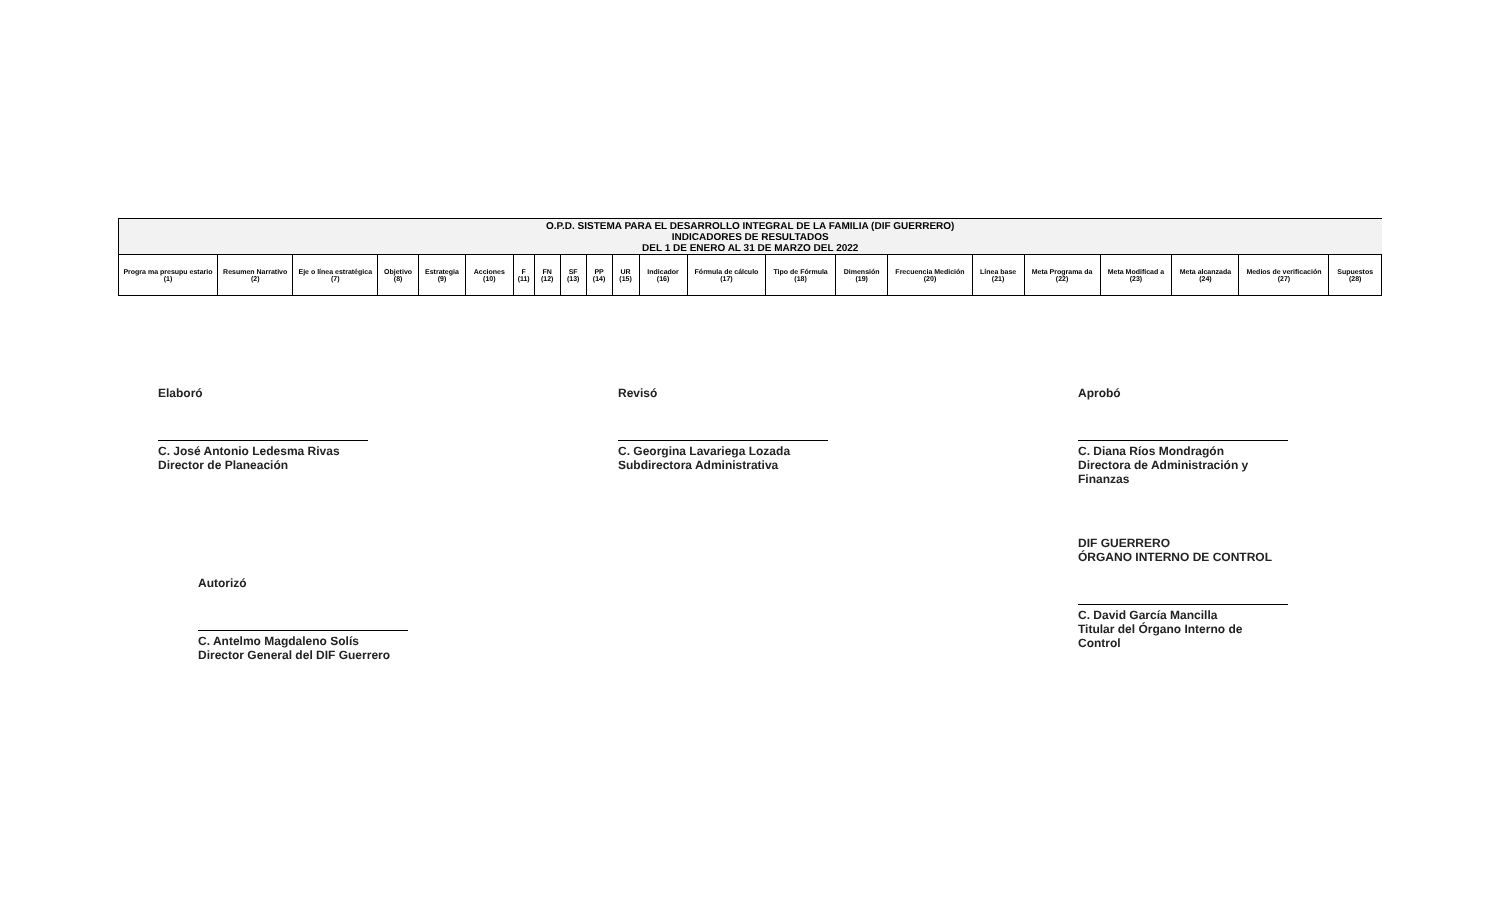| O.P.D. SISTEMA PARA EL DESARROLLO INTEGRAL DE LA FAMILIA (DIF GUERRERO) INDICADORES DE RESULTADOS DEL 1 DE ENERO AL 31 DE MARZO DEL 2022 | | | | | | | | | | | | | | | | | | | | | |
| Progra ma presupu estario (1) | Resumen Narrativo (2) | Eje o línea estratégica (7) | Objetivo (8) | Estrategia (9) | Acciones (10) | F (11) | FN (12) | SF (13) | PP (14) | UR (15) | Indicador (16) | Fórmula de cálculo (17) | Tipo de Fórmula (18) | Dimensión (19) | Frecuencia Medición (20) | Línea base (21) | Meta Programa da (22) | Meta Modificad a (23) | Meta alcanzada (24) | Medios de verificación (27) | Supuestos (28) |
Elaboró
C. José Antonio Ledesma Rivas
Director de Planeación
Revisó
C. Georgina Lavariega Lozada
Subdirectora Administrativa
Aprobó
C. Diana Ríos Mondragón
Directora de Administración y Finanzas
Autorizó
C. Antelmo Magdaleno Solís
Director General del DIF Guerrero
DIF GUERRERO
ÓRGANO INTERNO DE CONTROL
C. David García Mancilla
Titular del Órgano Interno de Control